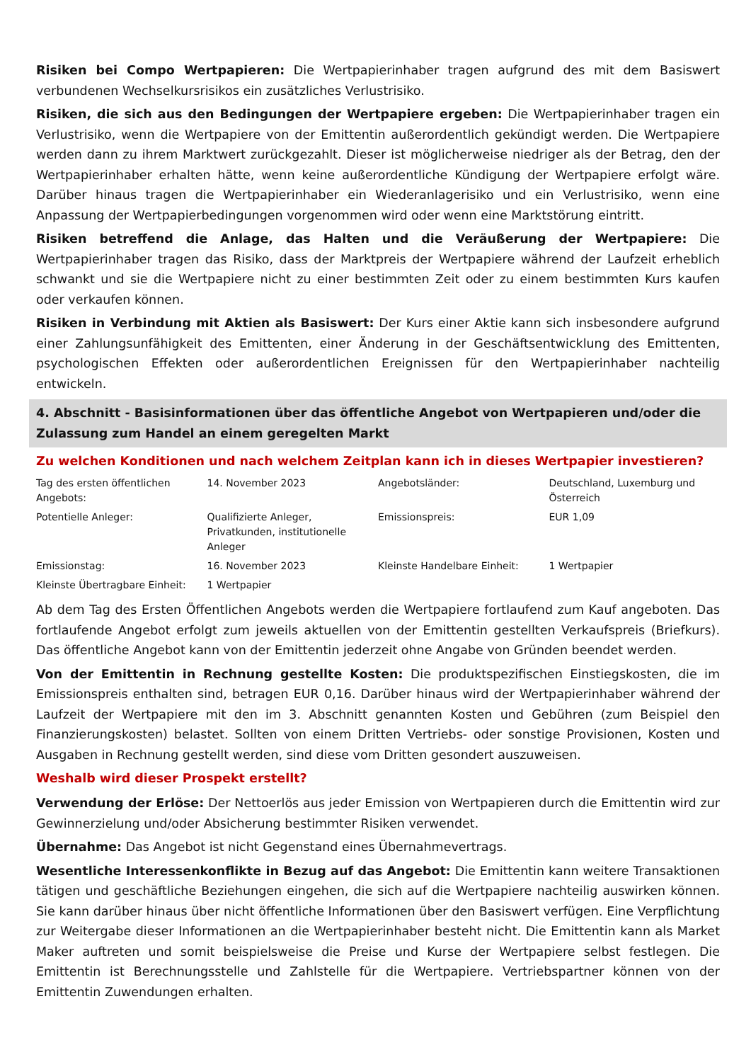Risiken bei Compo Wertpapieren: Die Wertpapierinhaber tragen aufgrund des mit dem Basiswert verbundenen Wechselkursrisikos ein zusätzliches Verlustrisiko.
Risiken, die sich aus den Bedingungen der Wertpapiere ergeben: Die Wertpapierinhaber tragen ein Verlustrisiko, wenn die Wertpapiere von der Emittentin außerordentlich gekündigt werden. Die Wertpapiere werden dann zu ihrem Marktwert zurückgezahlt. Dieser ist möglicherweise niedriger als der Betrag, den der Wertpapierinhaber erhalten hätte, wenn keine außerordentliche Kündigung der Wertpapiere erfolgt wäre. Darüber hinaus tragen die Wertpapierinhaber ein Wiederanlagerisiko und ein Verlustrisiko, wenn eine Anpassung der Wertpapierbedingungen vorgenommen wird oder wenn eine Marktstörung eintritt.
Risiken betreffend die Anlage, das Halten und die Veräußerung der Wertpapiere: Die Wertpapierinhaber tragen das Risiko, dass der Marktpreis der Wertpapiere während der Laufzeit erheblich schwankt und sie die Wertpapiere nicht zu einer bestimmten Zeit oder zu einem bestimmten Kurs kaufen oder verkaufen können.
Risiken in Verbindung mit Aktien als Basiswert: Der Kurs einer Aktie kann sich insbesondere aufgrund einer Zahlungsunfähigkeit des Emittenten, einer Änderung in der Geschäftsentwicklung des Emittenten, psychologischen Effekten oder außerordentlichen Ereignissen für den Wertpapierinhaber nachteilig entwickeln.
4. Abschnitt - Basisinformationen über das öffentliche Angebot von Wertpapieren und/oder die Zulassung zum Handel an einem geregelten Markt
Zu welchen Konditionen und nach welchem Zeitplan kann ich in dieses Wertpapier investieren?
| Tag des ersten öffentlichen Angebots: | 14. November 2023 | Angebotsländer: | Deutschland, Luxemburg und Österreich |
| Potentielle Anleger: | Qualifizierte Anleger, Privatkunden, institutionelle Anleger | Emissionspreis: | EUR 1,09 |
| Emissionstag: | 16. November 2023 | Kleinste Handelbare Einheit: | 1 Wertpapier |
| Kleinste Übertragbare Einheit: | 1 Wertpapier | | |
Ab dem Tag des Ersten Öffentlichen Angebots werden die Wertpapiere fortlaufend zum Kauf angeboten. Das fortlaufende Angebot erfolgt zum jeweils aktuellen von der Emittentin gestellten Verkaufspreis (Briefkurs). Das öffentliche Angebot kann von der Emittentin jederzeit ohne Angabe von Gründen beendet werden.
Von der Emittentin in Rechnung gestellte Kosten: Die produktspezifischen Einstiegskosten, die im Emissionspreis enthalten sind, betragen EUR 0,16. Darüber hinaus wird der Wertpapierinhaber während der Laufzeit der Wertpapiere mit den im 3. Abschnitt genannten Kosten und Gebühren (zum Beispiel den Finanzierungskosten) belastet. Sollten von einem Dritten Vertriebs- oder sonstige Provisionen, Kosten und Ausgaben in Rechnung gestellt werden, sind diese vom Dritten gesondert auszuweisen.
Weshalb wird dieser Prospekt erstellt?
Verwendung der Erlöse: Der Nettoerlös aus jeder Emission von Wertpapieren durch die Emittentin wird zur Gewinnerzielung und/oder Absicherung bestimmter Risiken verwendet.
Übernahme: Das Angebot ist nicht Gegenstand eines Übernahmevertrags.
Wesentliche Interessenkonflikte in Bezug auf das Angebot: Die Emittentin kann weitere Transaktionen tätigen und geschäftliche Beziehungen eingehen, die sich auf die Wertpapiere nachteilig auswirken können. Sie kann darüber hinaus über nicht öffentliche Informationen über den Basiswert verfügen. Eine Verpflichtung zur Weitergabe dieser Informationen an die Wertpapierinhaber besteht nicht. Die Emittentin kann als Market Maker auftreten und somit beispielsweise die Preise und Kurse der Wertpapiere selbst festlegen. Die Emittentin ist Berechnungsstelle und Zahlstelle für die Wertpapiere. Vertriebspartner können von der Emittentin Zuwendungen erhalten.